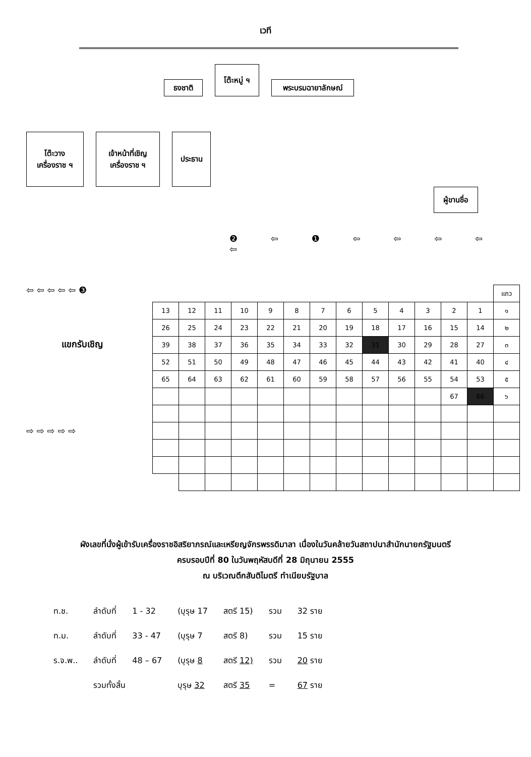เวที
ธงชาติ
โต๊ะหมู่ ฯ
พระบรมฉายาลักษณ์
โต๊ะวาง
เครื่องราช ฯ
เจ้าหน้าที่เชิญ
เครื่องราช ฯ
ประธาน
ผู้ขานชื่อ
❷ ⇦ ❶ ⇦ ⇦ ⇦ ⇦ ⇦
⇦ ⇦ ⇦ ⇦ ⇦ ❸
แขกรับเชิญ
⇨ ⇨ ⇨ ⇨ ⇨
| | | | | | | | | | | | | | แถว |
| 13 | 12 | 11 | 10 | 9 | 8 | 7 | 6 | 5 | 4 | 3 | 2 | 1 | ๑ |
| 26 | 25 | 24 | 23 | 22 | 21 | 20 | 19 | 18 | 17 | 16 | 15 | 14 | ๒ |
| 39 | 38 | 37 | 36 | 35 | 34 | 33 | 32 | 31 | 30 | 29 | 28 | 27 | ๓ |
| 52 | 51 | 50 | 49 | 48 | 47 | 46 | 45 | 44 | 43 | 42 | 41 | 40 | ๔ |
| 65 | 64 | 63 | 62 | 61 | 60 | 59 | 58 | 57 | 56 | 55 | 54 | 53 | ๕ |
| | | | | | | | | | | | 67 | 66 | ๖ |
ผังเลขที่นั่งผู้เข้ารับเครื่องราชอิสริยาภรณ์และเหรียญจักรพรรดิมาลา เนื่องในวันคล้ายวันสถาปนาสำนักนายกรัฐมนตรี
ครบรอบปีที่ 80 ในวันพฤหัสบดีที่ 28 มิถุนายน 2555
ณ บริเวณตึกสันติไมตรี ทำเนียบรัฐบาล
| ท.ช. | ลำดับที่ | 1 - 32 | (บุรุษ 17 | สตรี 15) | รวม | 32 ราย |
| ท.ม. | ลำดับที่ | 33 - 47 | (บุรุษ 7 | สตรี 8) | รวม | 15 ราย |
| ร.จ.พ.. | ลำดับที่ | 48 – 67 | (บุรุษ 8 | สตรี 12) | รวม | 20 ราย |
| | รวมทั้งสิ้น | | บุรุษ 32 | สตรี 35 | = | 67 ราย |